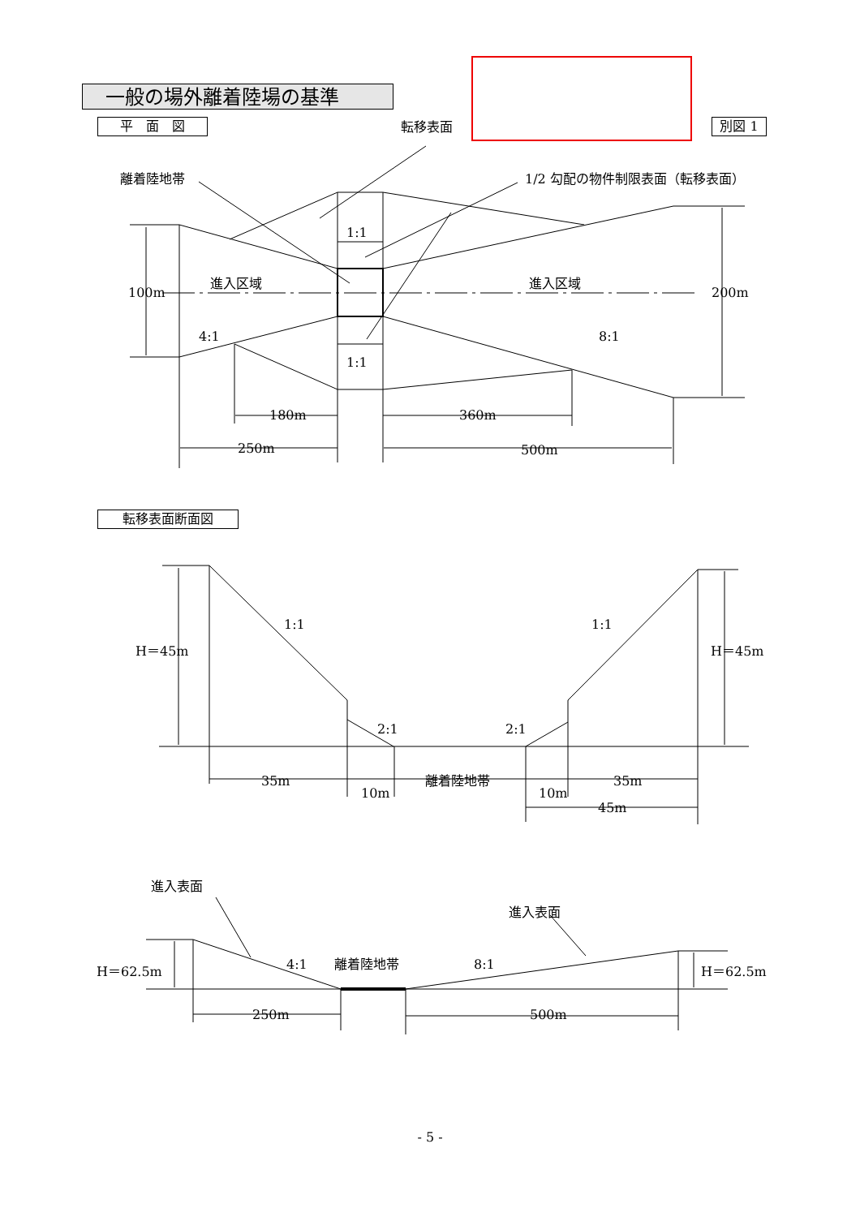一般の場外離着陸場の基準
平　面　図 別図 1
転移表面断面図
転移表面
離着陸地帯
1/2 勾配の物件制限表面（転移表面）
1:1
1:1
進入区域
進入区域
100m
200m
4:1
8:1
180m
360m
250m
500m
1:1
1:1
H＝45m
H＝45m
2:1
2:1
35m
10m
離着陸地帯
10m
35m
45m
進入表面
進入表面
4:1
離着陸地帯
8:1
H＝62.5m
H＝62.5m
250m
500m
- 5 -